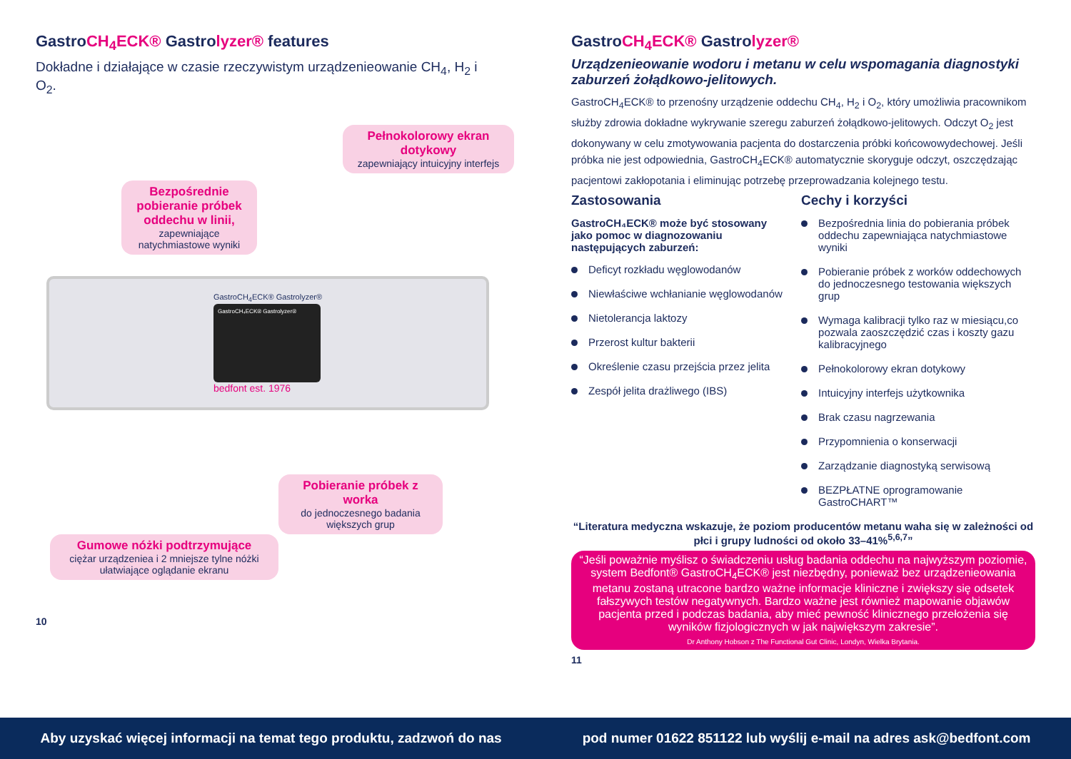GastroCH<sub>4</sub>ECK® Gastrolyzer® features
Dokładne i działające w czasie rzeczywistym urządzenieowanie CH<sub>4</sub>, H<sub>2</sub> i O<sub>2</sub>.
Pełnokolorowy ekran dotykowy
zapewniający intuicyjny interfejs
Bezpośrednie pobieranie próbek oddechu w linii,
zapewniające natychmiastowe wyniki
GastroCH<sub>4</sub>ECK® Gastrolyzer®
GastroCH₄ECK® Gastrolyzer®
bedfont est. 1976
Pobieranie próbek z worka
do jednoczesnego badania większych grup
Gumowe nóżki podtrzymujące
ciężar urządzeniea i 2 mniejsze tylne nóżki ułatwiające oglądanie ekranu
10
GastroCH<sub>4</sub>ECK® Gastrolyzer®
Urządzenieowanie wodoru i metanu w celu wspomagania diagnostyki zaburzeń żołądkowo-jelitowych.
GastroCH<sub>4</sub>ECK® to przenośny urządzenie oddechu CH<sub>4</sub>, H<sub>2</sub> i O<sub>2</sub>, który umożliwia pracownikom służby zdrowia dokładne wykrywanie szeregu zaburzeń żołądkowo-jelitowych. Odczyt O<sub>2</sub> jest dokonywany w celu zmotywowania pacjenta do dostarczenia próbki końcowowydechowej. Jeśli próbka nie jest odpowiednia, GastroCH<sub>4</sub>ECK® automatycznie skoryguje odczyt, oszczędzając pacjentowi zakłopotania i eliminując potrzebę przeprowadzania kolejnego testu.
Zastosowania
GastroCH₄ECK® może być stosowany jako pomoc w diagnozowaniu następujących zaburzeń:
Deficyt rozkładu węglowodanów
Niewłaściwe wchłanianie węglowodanów
Nietolerancja laktozy
Przerost kultur bakterii
Określenie czasu przejścia przez jelita
Zespół jelita drażliwego (IBS)
Cechy i korzyści
Bezpośrednia linia do pobierania próbek oddechu zapewniająca natychmiastowe wyniki
Pobieranie próbek z worków oddechowych do jednoczesnego testowania większych grup
Wymaga kalibracji tylko raz w miesiącu,co pozwala zaoszczędzić czas i koszty gazu kalibracyjnego
Pełnokolorowy ekran dotykowy
Intuicyjny interfejs użytkownika
Brak czasu nagrzewania
Przypomnienia o konserwacji
Zarządzanie diagnostyką serwisową
BEZPŁATNE oprogramowanie GastroCHART™
“Literatura medyczna wskazuje, że poziom producentów metanu waha się w zależności od płci i grupy ludności od około 33–41%<sup>5,6,7</sup>”
“Jeśli poważnie myślisz o świadczeniu usług badania oddechu na najwyższym poziomie, system Bedfont® GastroCH<sub>4</sub>ECK® jest niezbędny, ponieważ bez urządzenieowania metanu zostaną utracone bardzo ważne informacje kliniczne i zwiększy się odsetek fałszywych testów negatywnych. Bardzo ważne jest również mapowanie objawów pacjenta przed i podczas badania, aby mieć pewność klinicznego przełożenia się wyników fizjologicznych w jak największym zakresie”.
Dr Anthony Hobson z The Functional Gut Clinic, Londyn, Wielka Brytania.
11
Aby uzyskać więcej informacji na temat tego produktu, zadzwoń do nas pod numer 01622 851122 lub wyślij e-mail na adres ask@bedfont.com